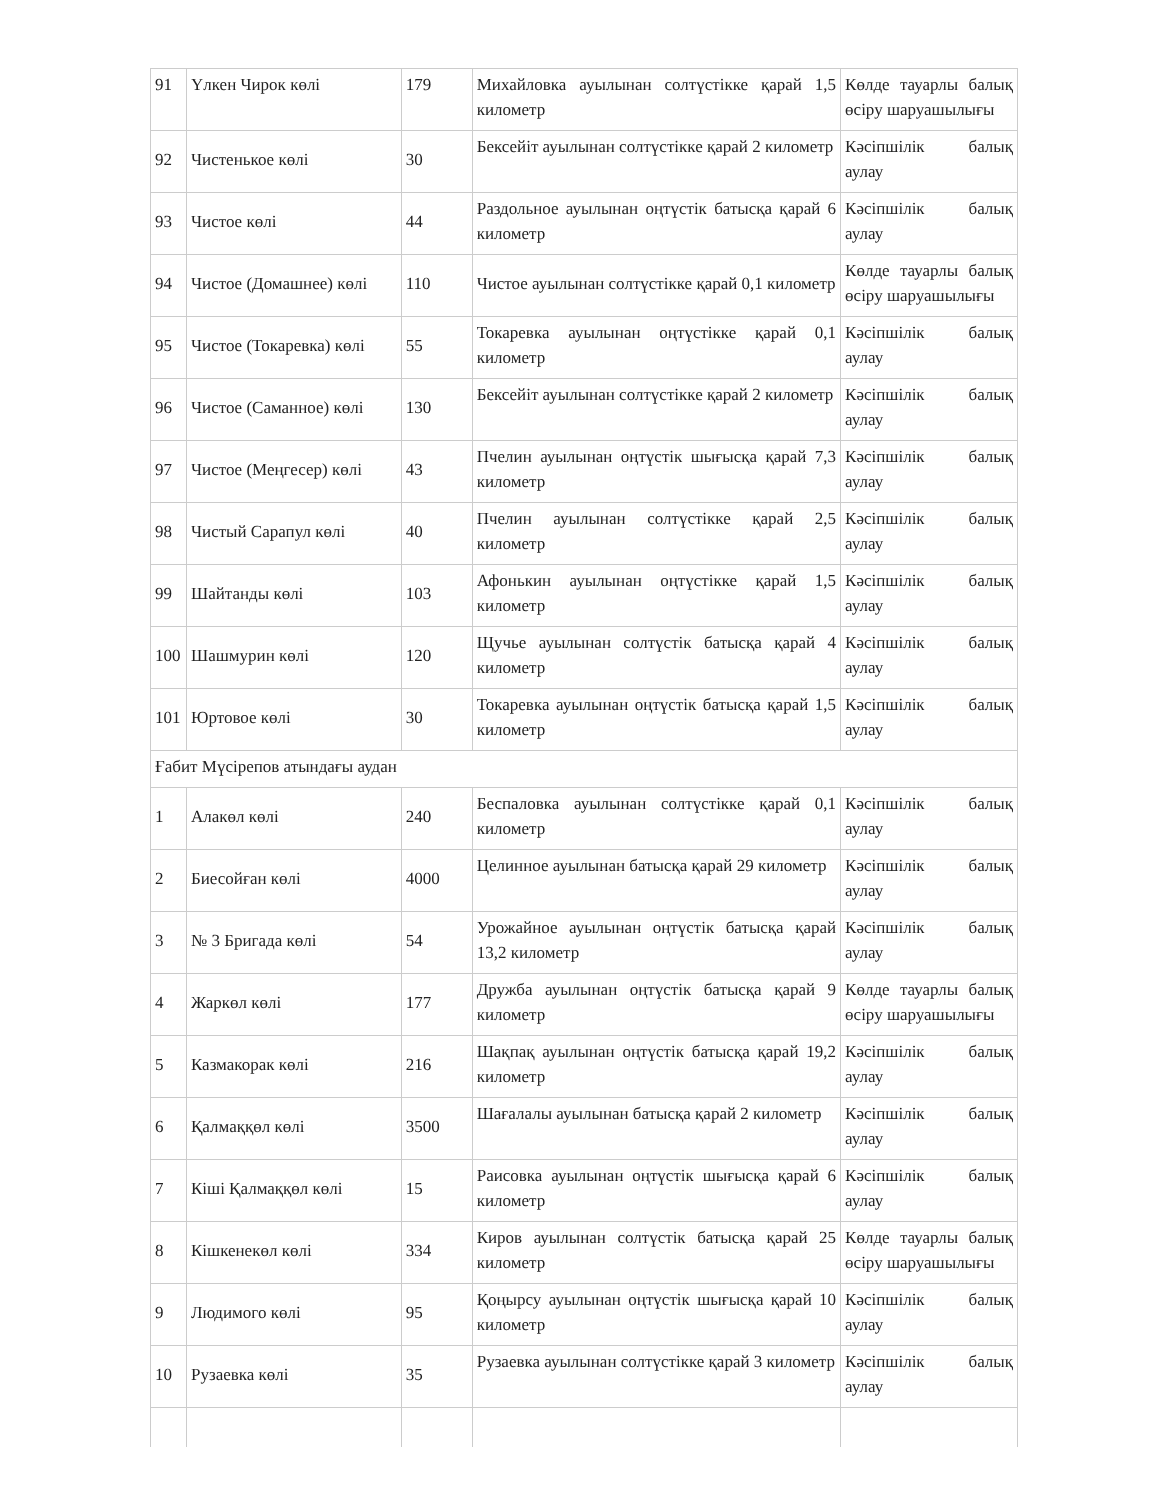| 91 | Үлкен Чирок көлі | 179 | Михайловка ауылынан солтүстікке қарай 1,5 километр | Көлде тауарлы балық өсіру шаруашылығы |
| 92 | Чистенькое көлі | 30 | Бексейіт ауылынан солтүстікке қарай 2 километр | Кәсіпшілік балық аулау |
| 93 | Чистое көлі | 44 | Раздольное ауылынан оңтүстік батысқа қарай 6 километр | Кәсіпшілік балық аулау |
| 94 | Чистое (Домашнее) көлі | 110 | Чистое ауылынан солтүстікке қарай 0,1 километр | Көлде тауарлы балық өсіру шаруашылығы |
| 95 | Чистое (Токаревка) көлі | 55 | Токаревка ауылынан оңтүстікке қарай 0,1 километр | Кәсіпшілік балық аулау |
| 96 | Чистое (Саманное) көлі | 130 | Бексейіт ауылынан солтүстікке қарай 2 километр | Кәсіпшілік балық аулау |
| 97 | Чистое (Меңгесер) көлі | 43 | Пчелин ауылынан оңтүстік шығысқа қарай 7,3 километр | Кәсіпшілік балық аулау |
| 98 | Чистый Сарапул көлі | 40 | Пчелин ауылынан солтүстікке қарай 2,5 километр | Кәсіпшілік балық аулау |
| 99 | Шайтанды көлі | 103 | Афонькин ауылынан оңтүстікке қарай 1,5 километр | Кәсіпшілік балық аулау |
| 100 | Шашмурин көлі | 120 | Щучье ауылынан солтүстік батысқа қарай 4 километр | Кәсіпшілік балық аулау |
| 101 | Юртовое көлі | 30 | Токаревка ауылынан оңтүстік батысқа қарай 1,5 километр | Кәсіпшілік балық аулау |
| Ғабит Мүсірепов атындағы аудан | | | | |
| 1 | Алакөл көлі | 240 | Беспаловка ауылынан солтүстікке қарай 0,1 километр | Кәсіпшілік балық аулау |
| 2 | Биесойған көлі | 4000 | Целинное ауылынан батысқа қарай 29 километр | Кәсіпшілік балық аулау |
| 3 | № 3 Бригада көлі | 54 | Урожайное ауылынан оңтүстік батысқа қарай 13,2 километр | Кәсіпшілік балық аулау |
| 4 | Жаркөл көлі | 177 | Дружба ауылынан оңтүстік батысқа қарай 9 километр | Көлде тауарлы балық өсіру шаруашылығы |
| 5 | Казмакорак көлі | 216 | Шақпақ ауылынан оңтүстік батысқа қарай 19,2 километр | Кәсіпшілік балық аулау |
| 6 | Қалмаққөл көлі | 3500 | Шағалалы ауылынан батысқа қарай 2 километр | Кәсіпшілік балық аулау |
| 7 | Кіші Қалмаққөл көлі | 15 | Раисовка ауылынан оңтүстік шығысқа қарай 6 километр | Кәсіпшілік балық аулау |
| 8 | Кішкенекөл көлі | 334 | Киров ауылынан солтүстік батысқа қарай 25 километр | Көлде тауарлы балық өсіру шаруашылығы |
| 9 | Людимого көлі | 95 | Қоңырсу ауылынан оңтүстік шығысқа қарай 10 километр | Кәсіпшілік балық аулау |
| 10 | Рузаевка көлі | 35 | Рузаевка ауылынан солтүстікке қарай 3 километр | Кәсіпшілік балық аулау |